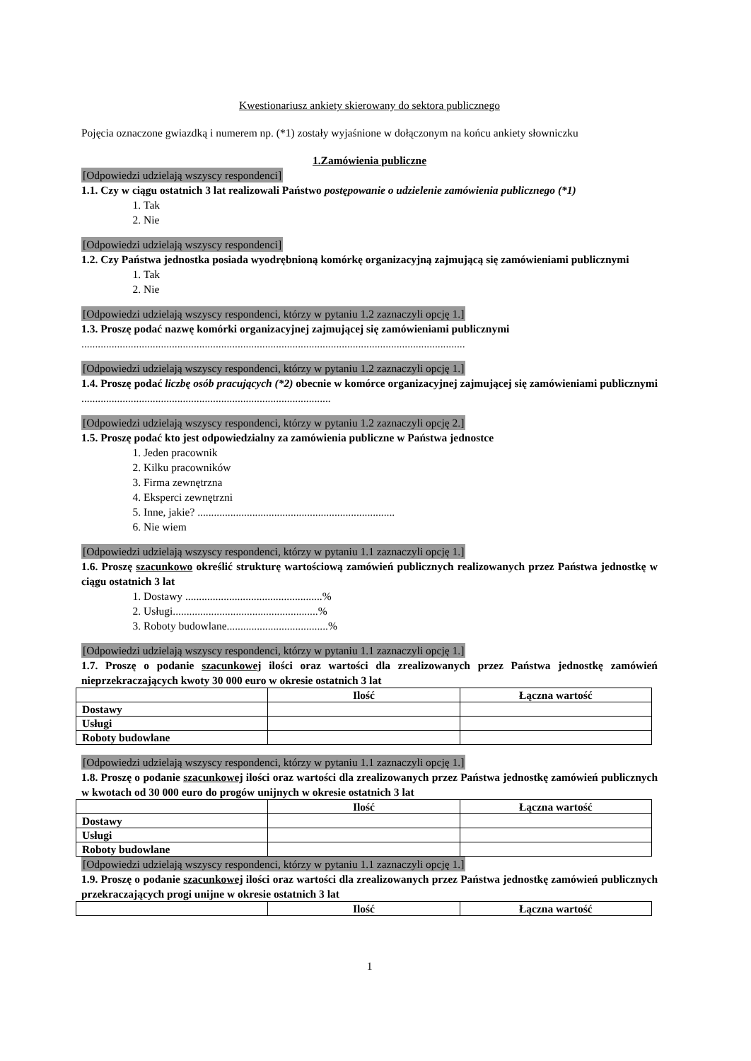Kwestionariusz ankiety skierowany do sektora publicznego
Pojęcia oznaczone gwiazdką i numerem np. (*1) zostały wyjaśnione w dołączonym na końcu ankiety słowniczku
1.Zamówienia publiczne
[Odpowiedzi udzielają wszyscy respondenci]
1.1. Czy w ciągu ostatnich 3 lat realizowali Państwo postępowanie o udzielenie zamówienia publicznego (*1)
1. Tak
2. Nie
[Odpowiedzi udzielają wszyscy respondenci]
1.2. Czy Państwa jednostka posiada wyodrębnioną komórkę organizacyjną zajmującą się zamówieniami publicznymi
1. Tak
2. Nie
[Odpowiedzi udzielają wszyscy respondenci, którzy w pytaniu 1.2 zaznaczyli opcję 1.]
1.3. Proszę podać nazwę komórki organizacyjnej zajmującej się zamówieniami publicznymi
............................................................................................................................................
[Odpowiedzi udzielają wszyscy respondenci, którzy w pytaniu 1.2 zaznaczyli opcję 1.]
1.4. Proszę podać liczbę osób pracujących (*2) obecnie w komórce organizacyjnej zajmującej się zamówieniami publicznymi ...........................................................................................
[Odpowiedzi udzielają wszyscy respondenci, którzy w pytaniu 1.2 zaznaczyli opcję 2.]
1.5. Proszę podać kto jest odpowiedzialny za zamówienia publiczne w Państwa jednostce
1. Jeden pracownik
2. Kilku pracowników
3. Firma zewnętrzna
4. Eksperci zewnętrzni
5. Inne, jakie? ........................................................................
6. Nie wiem
[Odpowiedzi udzielają wszyscy respondenci, którzy w pytaniu 1.1 zaznaczyli opcję 1.]
1.6. Proszę szacunkowo określić strukturę wartościową zamówień publicznych realizowanych przez Państwa jednostkę w ciągu ostatnich 3 lat
1. Dostawy ..................................................%
2. Usługi.....................................................%
3. Roboty budowlane.....................................%
[Odpowiedzi udzielają wszyscy respondenci, którzy w pytaniu 1.1 zaznaczyli opcję 1.]
1.7. Proszę o podanie szacunkowej ilości oraz wartości dla zrealizowanych przez Państwa jednostkę zamówień nieprzekraczających kwoty 30 000 euro w okresie ostatnich 3 lat
| | Ilość | Łączna wartość |
| Dostawy | | |
| Usługi | | |
| Roboty budowlane | | |
[Odpowiedzi udzielają wszyscy respondenci, którzy w pytaniu 1.1 zaznaczyli opcję 1.]
1.8. Proszę o podanie szacunkowej ilości oraz wartości dla zrealizowanych przez Państwa jednostkę zamówień publicznych w kwotach od 30 000 euro do progów unijnych w okresie ostatnich 3 lat
| | Ilość | Łączna wartość |
| Dostawy | | |
| Usługi | | |
| Roboty budowlane | | |
[Odpowiedzi udzielają wszyscy respondenci, którzy w pytaniu 1.1 zaznaczyli opcję 1.]
1.9. Proszę o podanie szacunkowej ilości oraz wartości dla zrealizowanych przez Państwa jednostkę zamówień publicznych przekraczających progi unijne w okresie ostatnich 3 lat
| | Ilość | Łączna wartość |
1